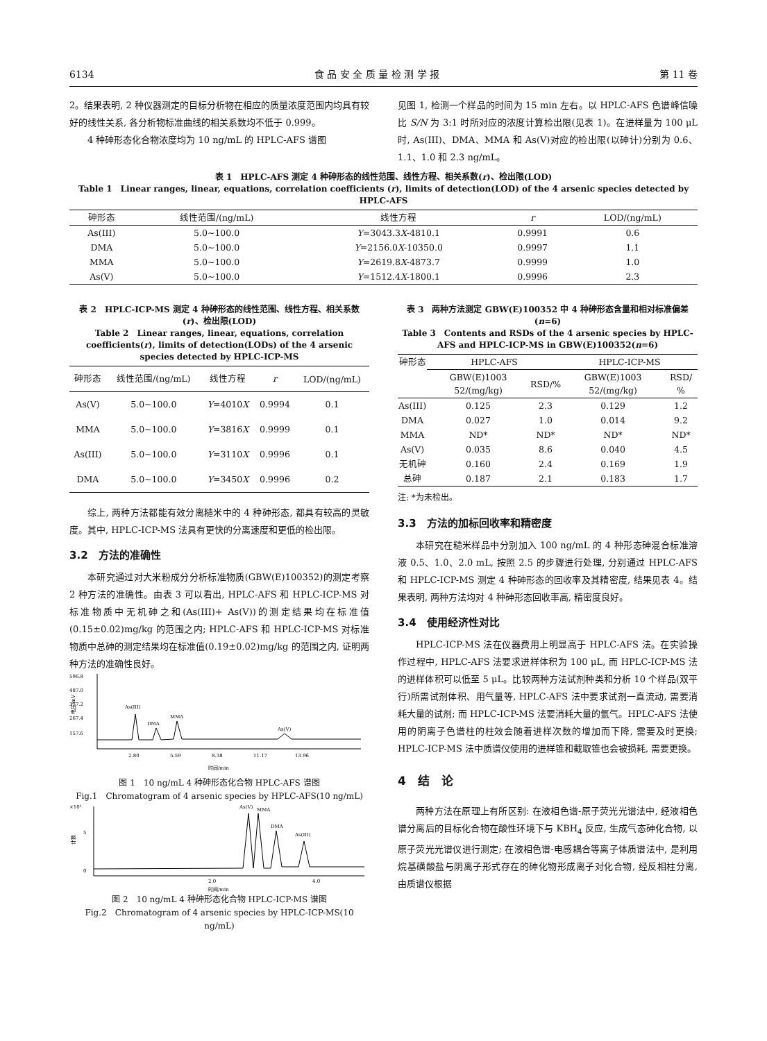6134 食 品 安 全 质 量 检 测 学 报 第 11 卷
2。结果表明, 2 种仪器测定的目标分析物在相应的质量浓度范围内均具有较好的线性关系, 各分析物标准曲线的相关系数均不低于 0.999。
4 种砷形态化合物浓度均为 10 ng/mL 的 HPLC-AFS 谱图
见图 1, 检测一个样品的时间为 15 min 左右。以 HPLC-AFS 色谱峰信噪比 S/N 为 3:1 时所对应的浓度计算检出限(见表 1)。在进样量为 100 μL 时, As(III)、DMA、MMA 和 As(V)对应的检出限(以砷计)分别为 0.6、1.1、1.0 和 2.3 ng/mL。
表 1　HPLC-AFS 测定 4 种砷形态的线性范围、线性方程、相关系数(r)、检出限(LOD)
Table 1　Linear ranges, linear, equations, correlation coefficients (r), limits of detection(LOD) of the 4 arsenic species detected by HPLC-AFS
| 砷形态 | 线性范围/(ng/mL) | 线性方程 | r | LOD/(ng/mL) |
| --- | --- | --- | --- | --- |
| As(III) | 5.0~100.0 | Y =3043.3 X -4810.1 | 0.9991 | 0.6 |
| DMA | 5.0~100.0 | Y =2156.0 X -10350.0 | 0.9997 | 1.1 |
| MMA | 5.0~100.0 | Y =2619.8 X -4873.7 | 0.9999 | 1.0 |
| As(V) | 5.0~100.0 | Y =1512.4 X -1800.1 | 0.9996 | 2.3 |
表 2　HPLC-ICP-MS 测定 4 种砷形态的线性范围、线性方程、相关系数(r)、检出限(LOD)
Table 2　Linear ranges, linear, equations, correlation coefficients(r), limits of detection(LODs) of the 4 arsenic species detected by HPLC-ICP-MS
| 砷形态 | 线性范围/(ng/mL) | 线性方程 | r | LOD/(ng/mL) |
| --- | --- | --- | --- | --- |
| As(V) | 5.0~100.0 | Y =4010 X | 0.9994 | 0.1 |
| MMA | 5.0~100.0 | Y =3816 X | 0.9999 | 0.1 |
| As(III) | 5.0~100.0 | Y =3110 X | 0.9996 | 0.1 |
| DMA | 5.0~100.0 | Y =3450 X | 0.9996 | 0.2 |
综上, 两种方法都能有效分离糙米中的 4 种砷形态, 都具有较高的灵敏度。其中, HPLC-ICP-MS 法具有更快的分离速度和更低的检出限。
3.2　方法的准确性
本研究通过对大米粉成分分析标准物质(GBW(E)100352)的测定考察 2 种方法的准确性。由表 3 可以看出, HPLC-AFS 和 HPLC-ICP-MS 对标准物质中无机砷之和(As(III)+ As(V))的测定结果均在标准值(0.15±0.02)mg/kg 的范围之内; HPLC-AFS 和 HPLC-ICP-MS 对标准物质中总砷的测定结果均在标准值(0.19±0.02)mg/kg 的范围之内, 证明两种方法的准确性良好。
596.8
487.0
377.2
267.4
157.6
电压/mV
As(III)
DMA
MMA
As(V)
2.80
5.59
8.38
11.17
13.96
时间/min
图 1　10 ng/mL 4 种砷形态化合物 HPLC-AFS 谱图
Fig.1　Chromatogram of 4 arsenic species by HPLC-AFS(10 ng/mL)
×10³
5
0
计数
As(V)
MMA
DMA
As(III)
2.0
4.0
时间/min
图 2　10 ng/mL 4 种砷形态化合物 HPLC-ICP-MS 谱图
Fig.2　Chromatogram of 4 arsenic species by HPLC-ICP-MS(10 ng/mL)
表 3　两种方法测定 GBW(E)100352 中 4 种砷形态含量和相对标准偏差(n=6)
Table 3　Contents and RSDs of the 4 arsenic species by HPLC-AFS and HPLC-ICP-MS in GBW(E)100352(n=6)
| 砷形态 | HPLC-AFS | | HPLC-ICP-MS | |
| --- | --- | --- | --- | --- |
| | GBW(E)1003 52/(mg/kg) | RSD/% | GBW(E)1003 52/(mg/kg) | RSD/ % |
| As(III) | 0.125 | 2.3 | 0.129 | 1.2 |
| DMA | 0.027 | 1.0 | 0.014 | 9.2 |
| MMA | ND* | ND* | ND* | ND* |
| As(V) | 0.035 | 8.6 | 0.040 | 4.5 |
| 无机砷 | 0.160 | 2.4 | 0.169 | 1.9 |
| 总砷 | 0.187 | 2.1 | 0.183 | 1.7 |
注: *为未检出。
3.3　方法的加标回收率和精密度
本研究在糙米样品中分别加入 100 ng/mL 的 4 种形态砷混合标准溶液 0.5、1.0、2.0 mL, 按照 2.5 的步骤进行处理, 分别通过 HPLC-AFS 和 HPLC-ICP-MS 测定 4 种砷形态的回收率及其精密度, 结果见表 4。结果表明, 两种方法均对 4 种砷形态回收率高, 精密度良好。
3.4　使用经济性对比
HPLC-ICP-MS 法在仪器费用上明显高于 HPLC-AFS 法。在实验操作过程中, HPLC-AFS 法要求进样体积为 100 μL, 而 HPLC-ICP-MS 法的进样体积可以低至 5 μL。比较两种方法试剂种类和分析 10 个样品(双平行)所需试剂体积、用气量等, HPLC-AFS 法中要求试剂一直流动, 需要消耗大量的试剂; 而 HPLC-ICP-MS 法要消耗大量的氩气。HPLC-AFS 法使用的阴离子色谱柱的柱效会随着进样次数的增加而下降, 需要及时更换; HPLC-ICP-MS 法中质谱仪使用的进样锥和截取锥也会被损耗, 需要更换。
4　结　论
两种方法在原理上有所区别: 在液相色谱-原子荧光光谱法中, 经液相色谱分离后的目标化合物在酸性环境下与 KBH<sub>4</sub> 反应, 生成气态砷化合物, 以原子荧光光谱仪进行测定; 在液相色谱-电感耦合等离子体质谱法中, 是利用烷基磺酸盐与阴离子形式存在的砷化物形成离子对化合物, 经反相柱分离, 由质谱仪根据